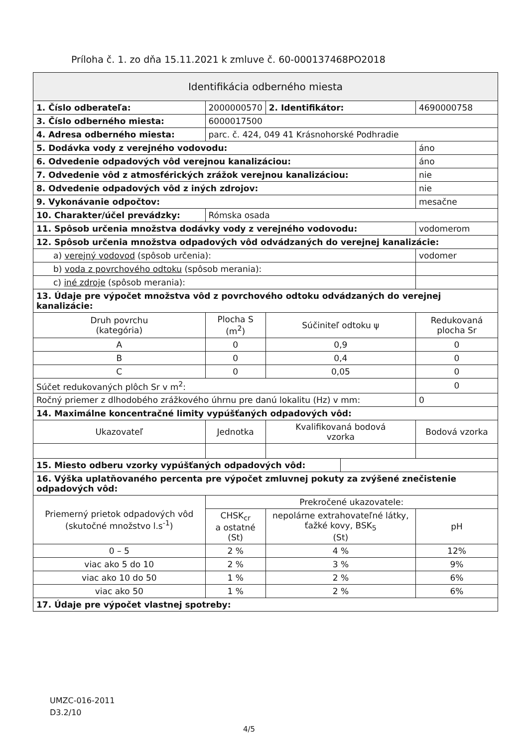Príloha č. 1. zo dňa 15.11.2021 k zmluve č. 60-000137468PO2018
| Identifikácia odberného miesta | | | | | | |
| --- | --- | --- | --- | --- | --- | --- |
| 1. Číslo odberateľa: | 2000000570 | | 2. Identifikátor: | | 4690000758 | |
| 3. Číslo odberného miesta: | 6000017500 | | | | | |
| 4. Adresa odberného miesta: | parc. č. 424, 049 41 Krásnohorské Podhradie | | | | | |
| 5. Dodávka vody z verejného vodovodu: | | | | | áno | |
| 6. Odvedenie odpadových vôd verejnou kanalizáciou: | | | | | áno | |
| 7. Odvedenie vôd z atmosférických zrážok verejnou kanalizáciou: | | | | | nie | |
| 8. Odvedenie odpadových vôd z iných zdrojov: | | | | | nie | |
| 9. Vykonávanie odpočtov: | | | | | mesačne | |
| 10. Charakter/účel prevádzky: | Rómska osada | | | | | |
| 11. Spôsob určenia množstva dodávky vody z verejného vodovodu: | | | | | vodomerom | |
| 12. Spôsob určenia množstva odpadových vôd odvádzaných do verejnej kanalizácie: | | | | | | |
| a) verejný vodovod (spôsob určenia): | | | | | vodomer | |
| b) voda z povrchového odtoku (spôsob merania): | | | | | | |
| c) iné zdroje (spôsob merania): | | | | | | |
| 13. Údaje pre výpočet množstva vôd z povrchového odtoku odvádzaných do verejnej kanalizácie: | | | | | | |
| Druh povrchu (kategória) | Plocha S (m<sup>2</sup>) | Súčiniteľ odtoku ψ | | | Redukovaná plocha Sr | |
| A | 0 | 0,9 | | | 0 | |
| B | 0 | 0,4 | | | 0 | |
| C | 0 | 0,05 | | | 0 | |
| Súčet redukovaných plôch Sr v m<sup>2</sup>: | | | | | 0 | |
| Ročný priemer z dlhodobého zrážkového úhrnu pre danú lokalitu (Hz) v mm: | | | | | | 0 |
| 14. Maximálne koncentračné limity vypúšťaných odpadových vôd: | | | | | | |
| Ukazovateľ | Jednotka | Kvalifikovaná bodová vzorka | | | Bodová vzorka | |
| 15. Miesto odberu vzorky vypúšťaných odpadových vôd: | | | | | | |
| 16. Výška uplatňovaného percenta pre výpočet zmluvnej pokuty za zvýšené znečistenie odpadových vôd: | | | | | | |
| Priemerný prietok odpadových vôd (skutočné množstvo l.s<sup>-1</sup>) | Prekročené ukazovatele: | | | | | |
| | CHSK<sub>cr</sub> a ostatné (St) | nepolárne extrahovateľné látky, ťažké kovy, BSK<sub>5</sub> (St) | | | | pH |
| 0 – 5 | 2 % | 4 % | | | | 12% |
| viac ako 5 do 10 | 2 % | 3 % | | | | 9% |
| viac ako 10 do 50 | 1 % | 2 % | | | | 6% |
| viac ako 50 | 1 % | 2 % | | | | 6% |
| 17. Údaje pre výpočet vlastnej spotreby: | | | | | | |
UMZC-016-2011
D3.2/10
4/5